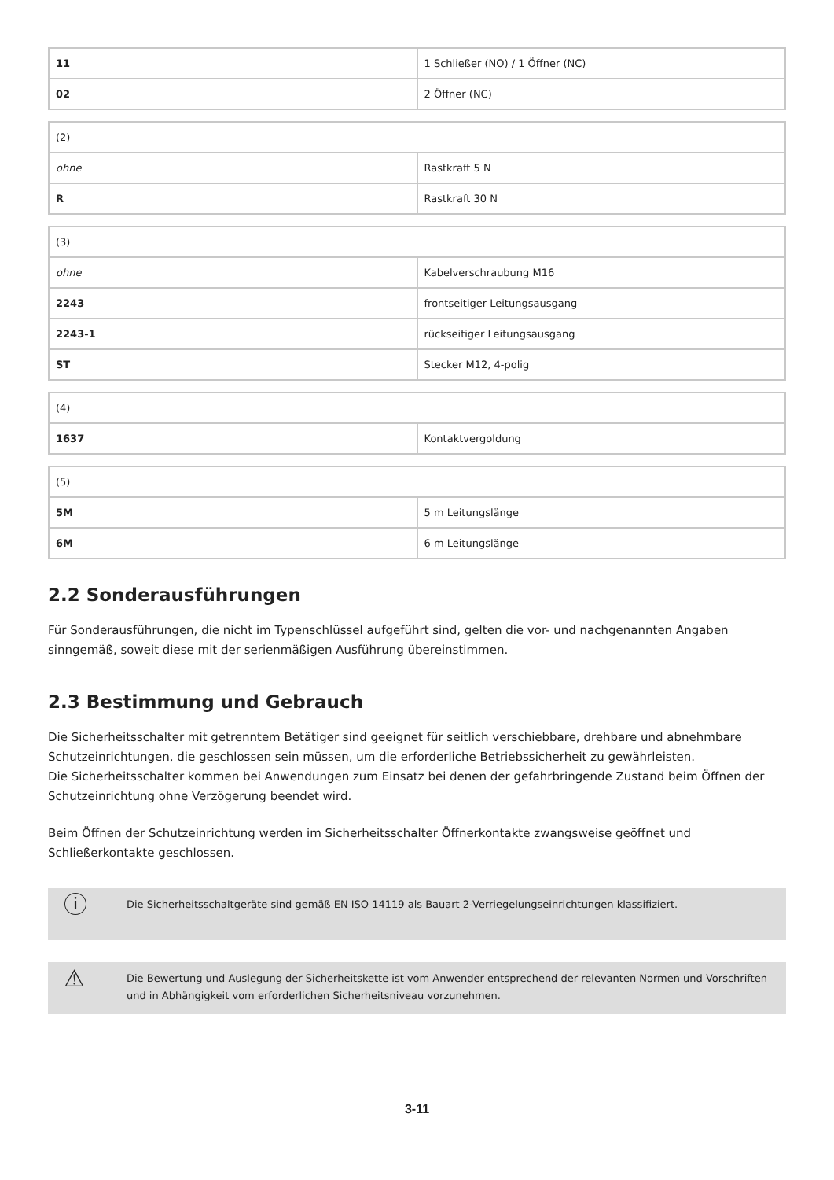| 11 | 1 Schließer (NO) / 1 Öffner (NC) |
| 02 | 2 Öffner (NC) |
| (2) | |
| ohne | Rastkraft 5 N |
| R | Rastkraft 30 N |
| (3) | |
| ohne | Kabelverschraubung M16 |
| 2243 | frontseitiger Leitungsausgang |
| 2243-1 | rückseitiger Leitungsausgang |
| ST | Stecker M12, 4-polig |
| (4) | |
| 1637 | Kontaktvergoldung |
| (5) | |
| 5M | 5 m Leitungslänge |
| 6M | 6 m Leitungslänge |
2.2 Sonderausführungen
Für Sonderausführungen, die nicht im Typenschlüssel aufgeführt sind, gelten die vor- und nachgenannten Angaben sinngemäß, soweit diese mit der serienmäßigen Ausführung übereinstimmen.
2.3 Bestimmung und Gebrauch
Die Sicherheitsschalter mit getrenntem Betätiger sind geeignet für seitlich verschiebbare, drehbare und abnehmbare Schutzeinrichtungen, die geschlossen sein müssen, um die erforderliche Betriebssicherheit zu gewährleisten.
Die Sicherheitsschalter kommen bei Anwendungen zum Einsatz bei denen der gefahrbringende Zustand beim Öffnen der Schutzeinrichtung ohne Verzögerung beendet wird.
Beim Öffnen der Schutzeinrichtung werden im Sicherheitsschalter Öffnerkontakte zwangsweise geöffnet und Schließerkontakte geschlossen.
ⓘ
Die Sicherheitsschaltgeräte sind gemäß EN ISO 14119 als Bauart 2-Verriegelungseinrichtungen klassifiziert.
⚠
Die Bewertung und Auslegung der Sicherheitskette ist vom Anwender entsprechend der relevanten Normen und Vorschriften und in Abhängigkeit vom erforderlichen Sicherheitsniveau vorzunehmen.
3-11